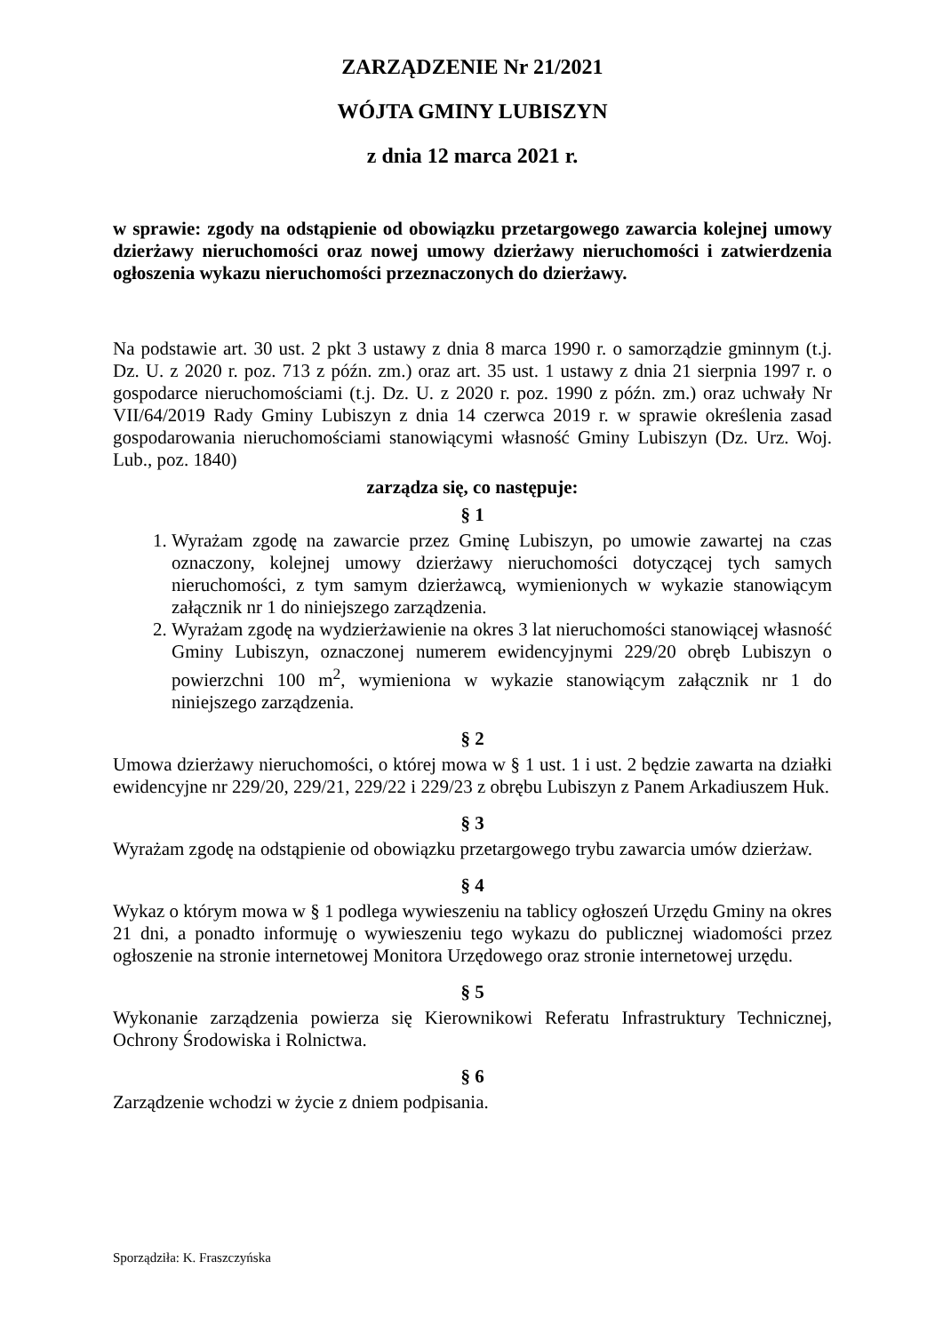ZARZĄDZENIE Nr 21/2021
WÓJTA GMINY LUBISZYN
z dnia 12 marca 2021 r.
w sprawie: zgody na odstąpienie od obowiązku przetargowego zawarcia kolejnej umowy dzierżawy nieruchomości oraz nowej umowy dzierżawy nieruchomości i zatwierdzenia ogłoszenia wykazu nieruchomości przeznaczonych do dzierżawy.
Na podstawie art. 30 ust. 2 pkt 3 ustawy z dnia 8 marca 1990 r. o samorządzie gminnym (t.j. Dz. U. z 2020 r. poz. 713 z późn. zm.) oraz art. 35 ust. 1 ustawy z dnia 21 sierpnia 1997 r. o gospodarce nieruchomościami (t.j. Dz. U. z 2020 r. poz. 1990 z późn. zm.) oraz uchwały Nr VII/64/2019 Rady Gminy Lubiszyn z dnia 14 czerwca 2019 r. w sprawie określenia zasad gospodarowania nieruchomościami stanowiącymi własność Gminy Lubiszyn (Dz. Urz. Woj. Lub., poz. 1840)
zarządza się, co następuje:
§ 1
1. Wyrażam zgodę na zawarcie przez Gminę Lubiszyn, po umowie zawartej na czas oznaczony, kolejnej umowy dzierżawy nieruchomości dotyczącej tych samych nieruchomości, z tym samym dzierżawcą, wymienionych w wykazie stanowiącym załącznik nr 1 do niniejszego zarządzenia.
2. Wyrażam zgodę na wydzierżawienie na okres 3 lat nieruchomości stanowiącej własność Gminy Lubiszyn, oznaczonej numerem ewidencyjnymi 229/20 obręb Lubiszyn o powierzchni 100 m<sup>2</sup>, wymieniona w wykazie stanowiącym załącznik nr 1 do niniejszego zarządzenia.
§ 2
Umowa dzierżawy nieruchomości, o której mowa w § 1 ust. 1 i ust. 2 będzie zawarta na działki ewidencyjne nr 229/20, 229/21, 229/22 i 229/23 z obrębu Lubiszyn z Panem Arkadiuszem Huk.
§ 3
Wyrażam zgodę na odstąpienie od obowiązku przetargowego trybu zawarcia umów dzierżaw.
§ 4
Wykaz o którym mowa w § 1 podlega wywieszeniu na tablicy ogłoszeń Urzędu Gminy na okres 21 dni, a ponadto informuję o wywieszeniu tego wykazu do publicznej wiadomości przez ogłoszenie na stronie internetowej Monitora Urzędowego oraz stronie internetowej urzędu.
§ 5
Wykonanie zarządzenia powierza się Kierownikowi Referatu Infrastruktury Technicznej, Ochrony Środowiska i Rolnictwa.
§ 6
Zarządzenie wchodzi w życie z dniem podpisania.
Sporządziła: K. Fraszczyńska